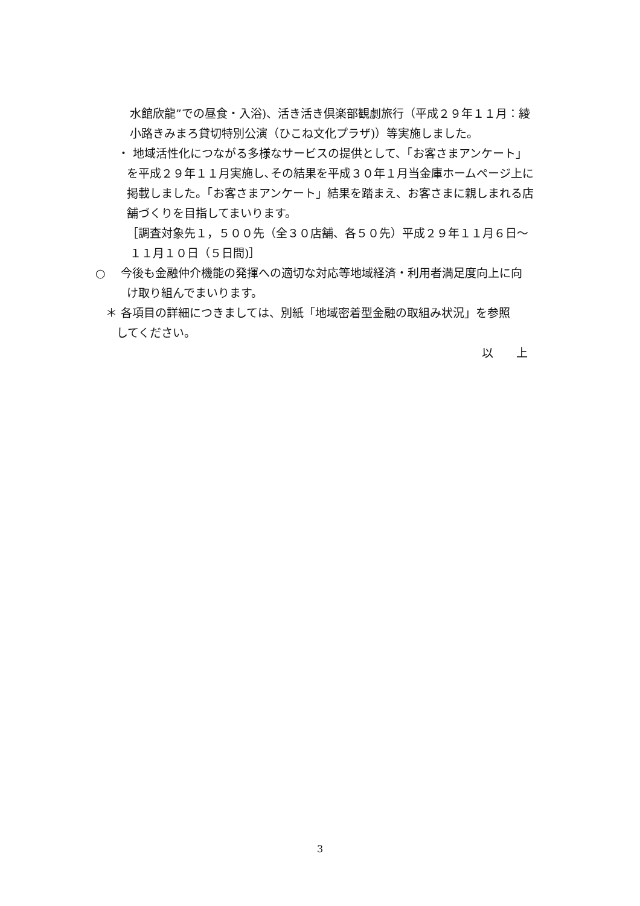水館欣龍”での昼食・入浴)、活き活き倶楽部観劇旅行（平成２９年１１月：綾
小路きみまろ貸切特別公演（ひこね文化プラザ)）等実施しました。
・ 地域活性化につながる多様なサービスの提供として、「お客さまアンケート」
を平成２９年１１月実施し､その結果を平成３０年１月当金庫ホームページ上に
掲載しました。「お客さまアンケート」結果を踏まえ、お客さまに親しまれる店
舗づくりを目指してまいります。
［調査対象先１，５００先（全３０店舗、各５０先）平成２９年１１月６日～
１１月１０日（５日間)］
○　 今後も金融仲介機能の発揮への適切な対応等地域経済・利用者満足度向上に向
け取り組んでまいります。
＊ 各項目の詳細につきましては、別紙「地域密着型金融の取組み状況」を参照
してください。
以　　上
3